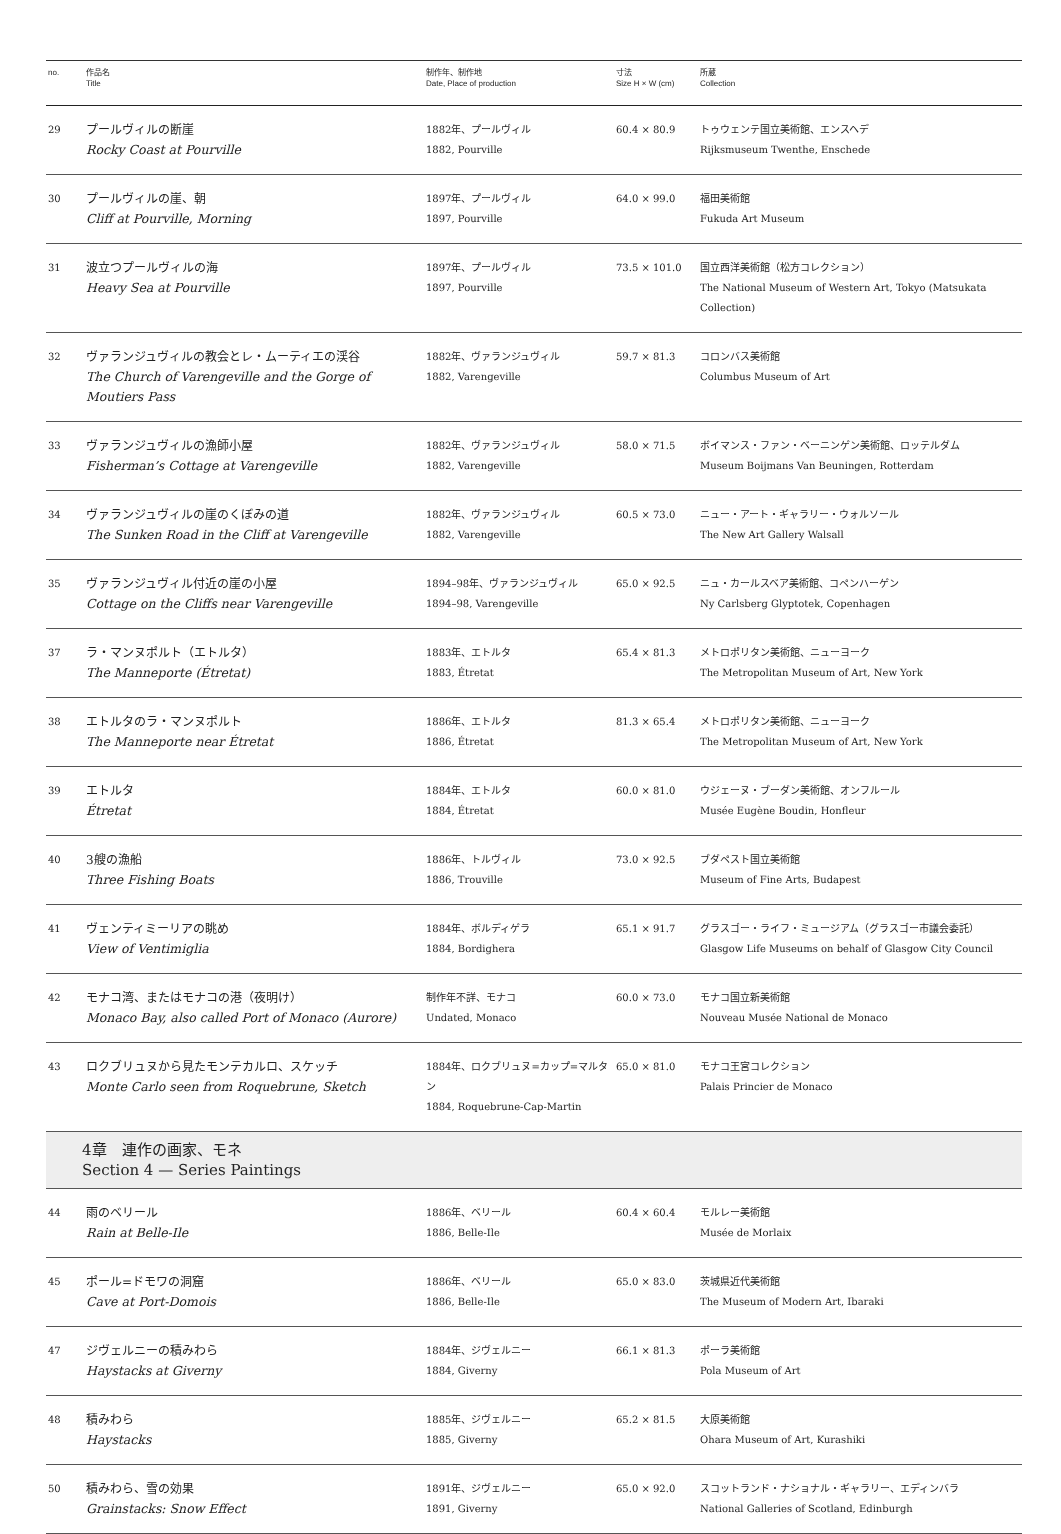| no. | 作品名 Title | 制作年、制作地 Date, Place of production | 寸法 Size H × W (cm) | 所蔵 Collection |
| --- | --- | --- | --- | --- |
| 29 | プールヴィルの断崖 Rocky Coast at Pourville | 1882年、プールヴィル 1882, Pourville | 60.4 × 80.9 | トゥウェンテ国立美術館、エンスヘデ Rijksmuseum Twenthe, Enschede |
| 30 | プールヴィルの崖、朝 Cliff at Pourville, Morning | 1897年、プールヴィル 1897, Pourville | 64.0 × 99.0 | 福田美術館 Fukuda Art Museum |
| 31 | 波立つプールヴィルの海 Heavy Sea at Pourville | 1897年、プールヴィル 1897, Pourville | 73.5 × 101.0 | 国立西洋美術館（松方コレクション） The National Museum of Western Art, Tokyo (Matsukata Collection) |
| 32 | ヴァランジュヴィルの教会とレ・ムーティエの渓谷 The Church of Varengeville and the Gorge of Moutiers Pass | 1882年、ヴァランジュヴィル 1882, Varengeville | 59.7 × 81.3 | コロンバス美術館 Columbus Museum of Art |
| 33 | ヴァランジュヴィルの漁師小屋 Fisherman’s Cottage at Varengeville | 1882年、ヴァランジュヴィル 1882, Varengeville | 58.0 × 71.5 | ボイマンス・ファン・ベーニンゲン美術館、ロッテルダム Museum Boijmans Van Beuningen, Rotterdam |
| 34 | ヴァランジュヴィルの崖のくぼみの道 The Sunken Road in the Cliff at Varengeville | 1882年、ヴァランジュヴィル 1882, Varengeville | 60.5 × 73.0 | ニュー・アート・ギャラリー・ウォルソール The New Art Gallery Walsall |
| 35 | ヴァランジュヴィル付近の崖の小屋 Cottage on the Cliffs near Varengeville | 1894–98年、ヴァランジュヴィル 1894–98, Varengeville | 65.0 × 92.5 | ニュ・カールスベア美術館、コペンハーゲン Ny Carlsberg Glyptotek, Copenhagen |
| 37 | ラ・マンヌポルト（エトルタ） The Manneporte (Étretat) | 1883年、エトルタ 1883, Étretat | 65.4 × 81.3 | メトロポリタン美術館、ニューヨーク The Metropolitan Museum of Art, New York |
| 38 | エトルタのラ・マンヌポルト The Manneporte near Étretat | 1886年、エトルタ 1886, Étretat | 81.3 × 65.4 | メトロポリタン美術館、ニューヨーク The Metropolitan Museum of Art, New York |
| 39 | エトルタ Étretat | 1884年、エトルタ 1884, Étretat | 60.0 × 81.0 | ウジェーヌ・ブーダン美術館、オンフルール Musée Eugène Boudin, Honfleur |
| 40 | 3艘の漁船 Three Fishing Boats | 1886年、トルヴィル 1886, Trouville | 73.0 × 92.5 | ブダペスト国立美術館 Museum of Fine Arts, Budapest |
| 41 | ヴェンティミーリアの眺め View of Ventimiglia | 1884年、ボルディゲラ 1884, Bordighera | 65.1 × 91.7 | グラスゴー・ライフ・ミュージアム（グラスゴー市議会委託） Glasgow Life Museums on behalf of Glasgow City Council |
| 42 | モナコ湾、またはモナコの港（夜明け） Monaco Bay, also called Port of Monaco (Aurore) | 制作年不詳、モナコ Undated, Monaco | 60.0 × 73.0 | モナコ国立新美術館 Nouveau Musée National de Monaco |
| 43 | ロクブリュヌから見たモンテカルロ、スケッチ Monte Carlo seen from Roquebrune, Sketch | 1884年、ロクブリュヌ=カップ=マルタン 1884, Roquebrune-Cap-Martin | 65.0 × 81.0 | モナコ王宮コレクション Palais Princier de Monaco |
| 4章 連作の画家、モネ Section 4 — Series Paintings | | | | |
| 44 | 雨のベリール Rain at Belle-Ile | 1886年、ベリール 1886, Belle-Ile | 60.4 × 60.4 | モルレー美術館 Musée de Morlaix |
| 45 | ポール=ドモワの洞窟 Cave at Port-Domois | 1886年、ベリール 1886, Belle-Ile | 65.0 × 83.0 | 茨城県近代美術館 The Museum of Modern Art, Ibaraki |
| 47 | ジヴェルニーの積みわら Haystacks at Giverny | 1884年、ジヴェルニー 1884, Giverny | 66.1 × 81.3 | ポーラ美術館 Pola Museum of Art |
| 48 | 積みわら Haystacks | 1885年、ジヴェルニー 1885, Giverny | 65.2 × 81.5 | 大原美術館 Ohara Museum of Art, Kurashiki |
| 50 | 積みわら、雪の効果 Grainstacks: Snow Effect | 1891年、ジヴェルニー 1891, Giverny | 65.0 × 92.0 | スコットランド・ナショナル・ギャラリー、エディンバラ National Galleries of Scotland, Edinburgh |